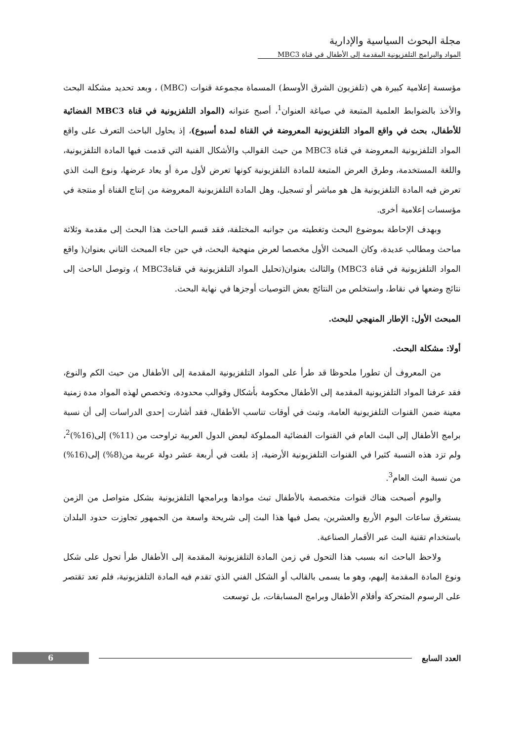مجلة البحوث السياسية والإدارية
المواد والبرامج التلفزيونية المقدمة إلى الأطفال في قناة MBC3
مؤسسة إعلامية كبيرة هي (تلفزيون الشرق الأوسط) المسماة مجموعة قنوات (MBC) ، وبعد تحديد مشكلة البحث والأخذ بالضوابط العلمية المتبعة في صياغة العنوان<sup>1</sup>، أصبح عنوانه (المواد التلفزيونية في قناة MBC3 الفضائية للأطفال، بحث في واقع المواد التلفزيونية المعروضة في القناة لمدة أسبوع)، إذ يحاول الباحث التعرف على واقع المواد التلفزيونية المعروضة في قناة MBC3 من حيث القوالب والأشكال الفنية التي قدمت فيها المادة التلفزيونية، واللغة المستخدمة، وطرق العرض المتبعة للمادة التلفزيونية كونها تعرض لأول مرة أو يعاد عرضها، ونوع البث الذي تعرض فيه المادة التلفزيونية هل هو مباشر أو تسجيل، وهل المادة التلفزيونية المعروضة من إنتاج القناة أو منتجة في مؤسسات إعلامية أخرى.
وبهدف الإحاطة بموضوع البحث وتغطيته من جوانبه المختلفة، فقد قسم الباحث هذا البحث إلى مقدمة وثلاثة مباحث ومطالب عديدة، وكان المبحث الأول مخصصا لعرض منهجية البحث، في حين جاء المبحث الثاني بعنوان( واقع المواد التلفزيونية في قناة MBC3) والثالث بعنوان(تحليل المواد التلفزيونية في قناةMBC3 )، وتوصل الباحث إلى نتائج وضعها في نقاط، واستخلص من النتائج بعض التوصيات أوجزها في نهاية البحث.
المبحث الأول: الإطار المنهجي للبحث.
أولا: مشكلة البحث.
من المعروف أن تطورا ملحوظا قد طرأ على المواد التلفزيونية المقدمة إلى الأطفال من حيث الكم والنوع، فقد عرفنا المواد التلفزيونية المقدمة إلى الأطفال محكومة بأشكال وقوالب محدودة، وتخصص لهذه المواد مدة زمنية معينة ضمن القنوات التلفزيونية العامة، وتبث في أوقات تناسب الأطفال، فقد أشارت إحدى الدراسات إلى أن نسبة برامج الأطفال إلى البث العام في القنوات الفضائية المملوكة لبعض الدول العربية تراوحت من (11%) إلى(16%)<sup>2</sup>، ولم تزد هذه النسبة كثيرا في القنوات التلفزيونية الأرضية، إذ بلغت في أربعة عشر دولة عربية من(8%) إلى(16%) من نسبة البث العام<sup>3</sup>.
واليوم أصبحت هناك قنوات متخصصة بالأطفال تبث موادها وبرامجها التلفزيونية بشكل متواصل من الزمن يستغرق ساعات اليوم الأربع والعشرين، يصل فيها هذا البث إلى شريحة واسعة من الجمهور تجاوزت حدود البلدان باستخدام تقنية البث عبر الأقمار الصناعية.
ولاحظ الباحث انه بسبب هذا التحول في زمن المادة التلفزيونية المقدمة إلى الأطفال طرأ تحول على شكل ونوع المادة المقدمة إليهم، وهو ما يسمى بالقالب أو الشكل الفني الذي تقدم فيه المادة التلفزيونية، فلم تعد تقتصر على الرسوم المتحركة وأفلام الأطفال وبرامج المسابقات، بل توسعت
6
العدد السابع